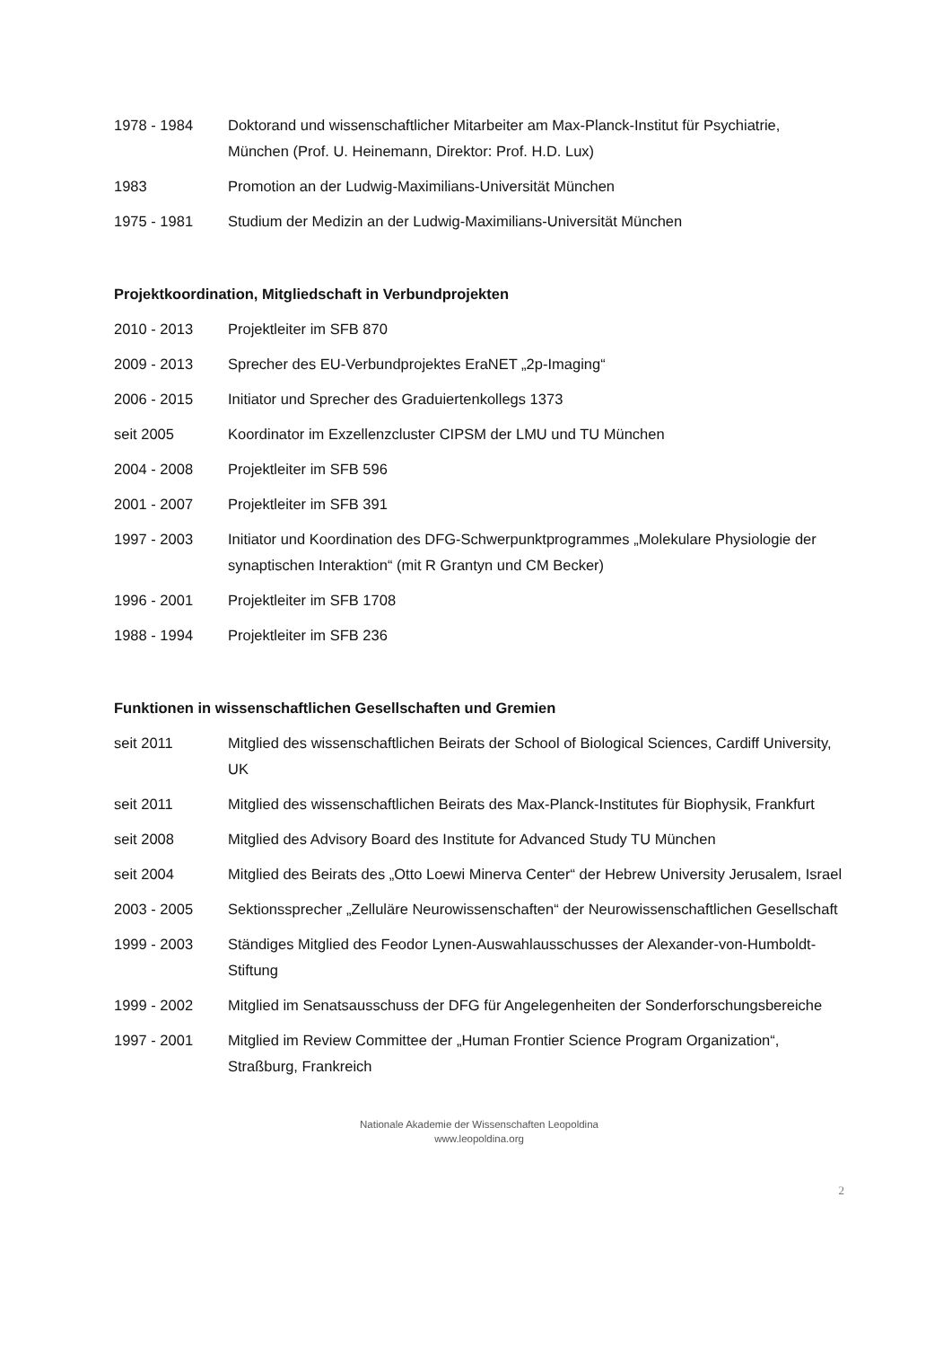1978 - 1984 Doktorand und wissenschaftlicher Mitarbeiter am Max-Planck-Institut für Psychiatrie, München (Prof. U. Heinemann, Direktor: Prof. H.D. Lux)
1983 Promotion an der Ludwig-Maximilians-Universität München
1975 - 1981 Studium der Medizin an der Ludwig-Maximilians-Universität München
Projektkoordination, Mitgliedschaft in Verbundprojekten
2010 - 2013 Projektleiter im SFB 870
2009 - 2013 Sprecher des EU-Verbundprojektes EraNET „2p-Imaging“
2006 - 2015 Initiator und Sprecher des Graduiertenkollegs 1373
seit 2005 Koordinator im Exzellenzcluster CIPSM der LMU und TU München
2004 - 2008 Projektleiter im SFB 596
2001 - 2007 Projektleiter im SFB 391
1997 - 2003 Initiator und Koordination des DFG-Schwerpunktprogrammes „Molekulare Physiologie der synaptischen Interaktion“ (mit R Grantyn und CM Becker)
1996 - 2001 Projektleiter im SFB 1708
1988 - 1994 Projektleiter im SFB 236
Funktionen in wissenschaftlichen Gesellschaften und Gremien
seit 2011 Mitglied des wissenschaftlichen Beirats der School of Biological Sciences, Cardiff University, UK
seit 2011 Mitglied des wissenschaftlichen Beirats des Max-Planck-Institutes für Biophysik, Frankfurt
seit 2008 Mitglied des Advisory Board des Institute for Advanced Study TU München
seit 2004 Mitglied des Beirats des „Otto Loewi Minerva Center“ der Hebrew University Jerusalem, Israel
2003 - 2005 Sektionssprecher „Zelluläre Neurowissenschaften“ der Neurowissenschaftlichen Gesellschaft
1999 - 2003 Ständiges Mitglied des Feodor Lynen-Auswahlausschusses der Alexander-von-Humboldt-Stiftung
1999 - 2002 Mitglied im Senatsausschuss der DFG für Angelegenheiten der Sonderforschungsbereiche
1997 - 2001 Mitglied im Review Committee der „Human Frontier Science Program Organization“, Straßburg, Frankreich
Nationale Akademie der Wissenschaften Leopoldina
www.leopoldina.org
2